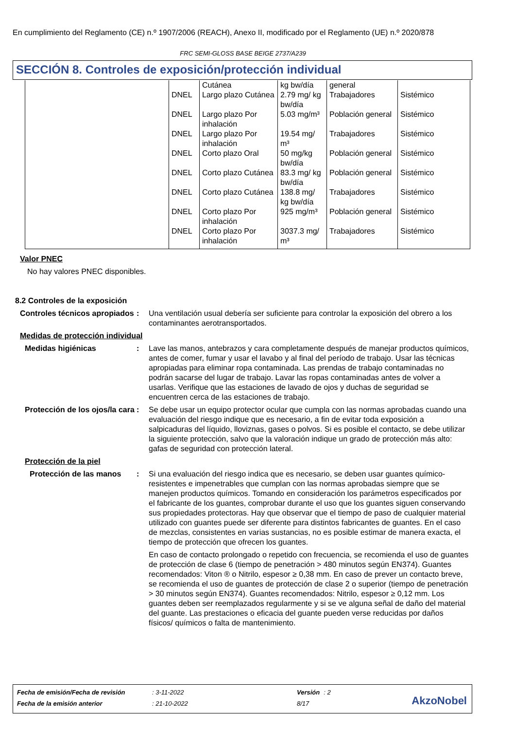En cumplimiento del Reglamento (CE) n.º 1907/2006 (REACH), Anexo II, modificado por el Reglamento (UE) n.º 2020/878
FRC SEMI-GLOSS BASE BEIGE 2737/A239
SECCIÓN 8. Controles de exposición/protección individual
| | | Cutánea | kg bw/día | general | |
| | DNEL | Largo plazo Cutánea | 2.79 mg/ kg bw/día | Trabajadores | Sistémico |
| | DNEL | Largo plazo Por inhalación | 5.03 mg/m³ | Población general | Sistémico |
| | DNEL | Largo plazo Por inhalación | 19.54 mg/ m³ | Trabajadores | Sistémico |
| | DNEL | Corto plazo Oral | 50 mg/kg bw/día | Población general | Sistémico |
| | DNEL | Corto plazo Cutánea | 83.3 mg/ kg bw/día | Población general | Sistémico |
| | DNEL | Corto plazo Cutánea | 138.8 mg/ kg bw/día | Trabajadores | Sistémico |
| | DNEL | Corto plazo Por inhalación | 925 mg/m³ | Población general | Sistémico |
| | DNEL | Corto plazo Por inhalación | 3037.3 mg/ m³ | Trabajadores | Sistémico |
Valor PNEC
No hay valores PNEC disponibles.
8.2 Controles de la exposición
Controles técnicos apropiados
: Una ventilación usual debería ser suficiente para controlar la exposición del obrero a los contaminantes aerotransportados.
Medidas de protección individual
Medidas higiénicas : Lave las manos, antebrazos y cara completamente después de manejar productos químicos, antes de comer, fumar y usar el lavabo y al final del período de trabajo. Usar las técnicas apropiadas para eliminar ropa contaminada. Las prendas de trabajo contaminadas no podrán sacarse del lugar de trabajo. Lavar las ropas contaminadas antes de volver a usarlas. Verifique que las estaciones de lavado de ojos y duchas de seguridad se encuentren cerca de las estaciones de trabajo.
Protección de los ojos/la cara
: Se debe usar un equipo protector ocular que cumpla con las normas aprobadas cuando una evaluación del riesgo indique que es necesario, a fin de evitar toda exposición a salpicaduras del líquido, lloviznas, gases o polvos. Si es posible el contacto, se debe utilizar la siguiente protección, salvo que la valoración indique un grado de protección más alto: gafas de seguridad con protección lateral.
Protección de la piel
Protección de las manos
: Si una evaluación del riesgo indica que es necesario, se deben usar guantes químico-resistentes e impenetrables que cumplan con las normas aprobadas siempre que se manejen productos químicos. Tomando en consideración los parámetros especificados por el fabricante de los guantes, comprobar durante el uso que los guantes siguen conservando sus propiedades protectoras. Hay que observar que el tiempo de paso de cualquier material utilizado con guantes puede ser diferente para distintos fabricantes de guantes. En el caso de mezclas, consistentes en varias sustancias, no es posible estimar de manera exacta, el tiempo de protección que ofrecen los guantes.
En caso de contacto prolongado o repetido con frecuencia, se recomienda el uso de guantes de protección de clase 6 (tiempo de penetración > 480 minutos según EN374). Guantes recomendados: Viton ® o Nitrilo, espesor ≥ 0,38 mm. En caso de prever un contacto breve, se recomienda el uso de guantes de protección de clase 2 o superior (tiempo de penetración > 30 minutos según EN374). Guantes recomendados: Nitrilo, espesor ≥ 0,12 mm. Los guantes deben ser reemplazados regularmente y si se ve alguna señal de daño del material del guante. Las prestaciones o eficacia del guante pueden verse reducidas por daños físicos/ químicos o falta de mantenimiento.
| Fecha de emisión/Fecha de revisión | : 3-11-2022 | Versión | : 2 |
| Fecha de la emisión anterior | : 21-10-2022 | 8/17 | |
AkzoNobel